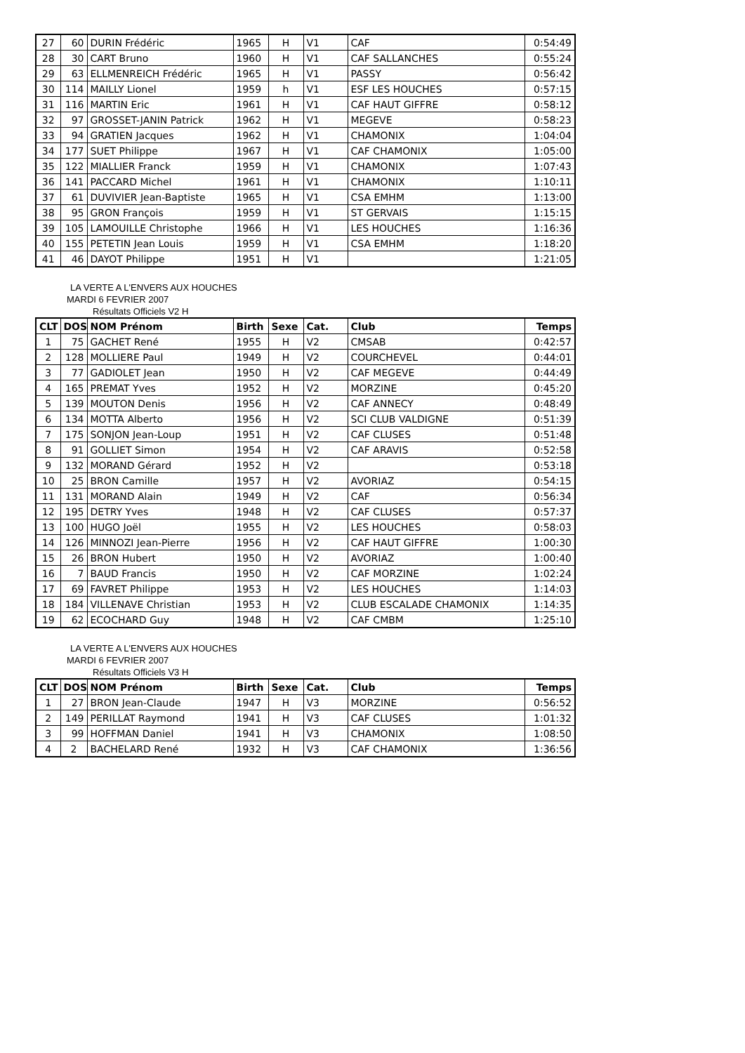| 27 | 60 | DURIN Frédéric | 1965 | H | V1 | CAF | 0:54:49 |
| 28 | 30 | CART Bruno | 1960 | H | V1 | CAF SALLANCHES | 0:55:24 |
| 29 | 63 | ELLMENREICH Frédéric | 1965 | H | V1 | PASSY | 0:56:42 |
| 30 | 114 | MAILLY Lionel | 1959 | h | V1 | ESF LES HOUCHES | 0:57:15 |
| 31 | 116 | MARTIN Eric | 1961 | H | V1 | CAF HAUT GIFFRE | 0:58:12 |
| 32 | 97 | GROSSET-JANIN Patrick | 1962 | H | V1 | MEGEVE | 0:58:23 |
| 33 | 94 | GRATIEN Jacques | 1962 | H | V1 | CHAMONIX | 1:04:04 |
| 34 | 177 | SUET Philippe | 1967 | H | V1 | CAF CHAMONIX | 1:05:00 |
| 35 | 122 | MIALLIER Franck | 1959 | H | V1 | CHAMONIX | 1:07:43 |
| 36 | 141 | PACCARD Michel | 1961 | H | V1 | CHAMONIX | 1:10:11 |
| 37 | 61 | DUVIVIER Jean-Baptiste | 1965 | H | V1 | CSA EMHM | 1:13:00 |
| 38 | 95 | GRON François | 1959 | H | V1 | ST GERVAIS | 1:15:15 |
| 39 | 105 | LAMOUILLE Christophe | 1966 | H | V1 | LES HOUCHES | 1:16:36 |
| 40 | 155 | PETETIN Jean Louis | 1959 | H | V1 | CSA EMHM | 1:18:20 |
| 41 | 46 | DAYOT Philippe | 1951 | H | V1 | | 1:21:05 |
LA VERTE A L'ENVERS AUX HOUCHES
MARDI 6 FEVRIER 2007
Résultats Officiels V2 H
| CLT | DOS | NOM Prénom | Birth | Sexe | Cat. | Club | Temps |
| --- | --- | --- | --- | --- | --- | --- | --- |
| 1 | 75 | GACHET René | 1955 | H | V2 | CMSAB | 0:42:57 |
| 2 | 128 | MOLLIERE Paul | 1949 | H | V2 | COURCHEVEL | 0:44:01 |
| 3 | 77 | GADIOLET Jean | 1950 | H | V2 | CAF MEGEVE | 0:44:49 |
| 4 | 165 | PREMAT Yves | 1952 | H | V2 | MORZINE | 0:45:20 |
| 5 | 139 | MOUTON Denis | 1956 | H | V2 | CAF ANNECY | 0:48:49 |
| 6 | 134 | MOTTA Alberto | 1956 | H | V2 | SCI CLUB VALDIGNE | 0:51:39 |
| 7 | 175 | SONJON Jean-Loup | 1951 | H | V2 | CAF CLUSES | 0:51:48 |
| 8 | 91 | GOLLIET Simon | 1954 | H | V2 | CAF ARAVIS | 0:52:58 |
| 9 | 132 | MORAND Gérard | 1952 | H | V2 | | 0:53:18 |
| 10 | 25 | BRON Camille | 1957 | H | V2 | AVORIAZ | 0:54:15 |
| 11 | 131 | MORAND Alain | 1949 | H | V2 | CAF | 0:56:34 |
| 12 | 195 | DETRY Yves | 1948 | H | V2 | CAF CLUSES | 0:57:37 |
| 13 | 100 | HUGO Joël | 1955 | H | V2 | LES HOUCHES | 0:58:03 |
| 14 | 126 | MINNOZI Jean-Pierre | 1956 | H | V2 | CAF HAUT GIFFRE | 1:00:30 |
| 15 | 26 | BRON Hubert | 1950 | H | V2 | AVORIAZ | 1:00:40 |
| 16 | 7 | BAUD Francis | 1950 | H | V2 | CAF MORZINE | 1:02:24 |
| 17 | 69 | FAVRET Philippe | 1953 | H | V2 | LES HOUCHES | 1:14:03 |
| 18 | 184 | VILLENAVE Christian | 1953 | H | V2 | CLUB ESCALADE CHAMONIX | 1:14:35 |
| 19 | 62 | ECOCHARD Guy | 1948 | H | V2 | CAF CMBM | 1:25:10 |
LA VERTE A L'ENVERS AUX HOUCHES
MARDI 6 FEVRIER 2007
Résultats Officiels V3 H
| CLT | DOS | NOM Prénom | Birth | Sexe | Cat. | Club | Temps |
| --- | --- | --- | --- | --- | --- | --- | --- |
| 1 | 27 | BRON Jean-Claude | 1947 | H | V3 | MORZINE | 0:56:52 |
| 2 | 149 | PERILLAT Raymond | 1941 | H | V3 | CAF CLUSES | 1:01:32 |
| 3 | 99 | HOFFMAN Daniel | 1941 | H | V3 | CHAMONIX | 1:08:50 |
| 4 | 2 | BACHELARD René | 1932 | H | V3 | CAF CHAMONIX | 1:36:56 |